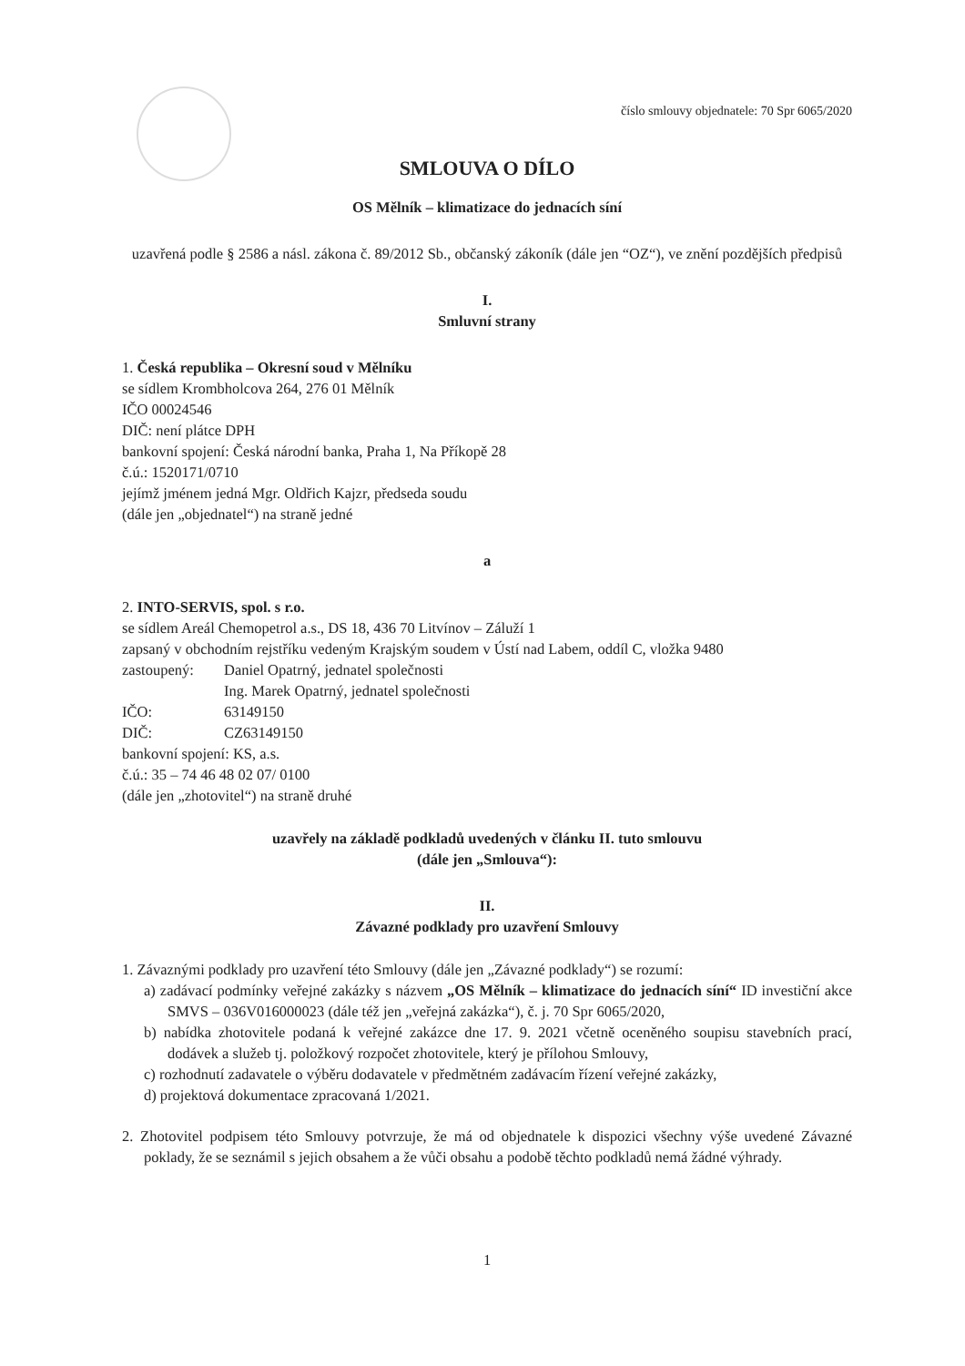číslo smlouvy objednatele: 70 Spr 6065/2020
SMLOUVA O DÍLO
OS Mělník – klimatizace do jednacích síní
uzavřená podle § 2586 a násl. zákona č. 89/2012 Sb., občanský zákoník (dále jen “OZ“), ve znění pozdějších předpisů
I.
Smluvní strany
1. Česká republika – Okresní soud v Mělníku
se sídlem Krombholcova 264, 276 01 Mělník
IČO 00024546
DIČ: není plátce DPH
bankovní spojení: Česká národní banka, Praha 1, Na Příkopě 28
č.ú.: 1520171/0710
jejímž jménem jedná Mgr. Oldřich Kajzr, předseda soudu
(dále jen „objednatel“) na straně jedné
a
2. INTO-SERVIS, spol. s r.o.
se sídlem Areál Chemopetrol a.s., DS 18, 436 70 Litvínov – Záluží 1
zapsaný v obchodním rejstříku vedeným Krajským soudem v Ústí nad Labem, oddíl C, vložka 9480
zastoupený: Daniel Opatrný, jednatel společnosti
Ing. Marek Opatrný, jednatel společnosti
IČO: 63149150
DIČ: CZ63149150
bankovní spojení: KS, a.s.
č.ú.: 35 – 74 46 48 02 07/ 0100
(dále jen „zhotovitel“) na straně druhé
uzavřely na základě podkladů uvedených v článku II. tuto smlouvu
(dále jen „Smlouva“):
II.
Závazné podklady pro uzavření Smlouvy
1. Závaznými podklady pro uzavření této Smlouvy (dále jen „Závazné podklady“) se rozumí:
a) zadávací podmínky veřejné zakázky s názvem „OS Mělník – klimatizace do jednacích síní“ ID investiční akce SMVS – 036V016000023 (dále též jen „veřejná zakázka“), č. j. 70 Spr 6065/2020,
b) nabídka zhotovitele podaná k veřejné zakázce dne 17. 9. 2021 včetně oceněného soupisu stavebních prací, dodávek a služeb tj. položkový rozpočet zhotovitele, který je přílohou Smlouvy,
c) rozhodnutí zadavatele o výběru dodavatele v předmětném zadávacím řízení veřejné zakázky,
d) projektová dokumentace zpracovaná 1/2021.
2. Zhotovitel podpisem této Smlouvy potvrzuje, že má od objednatele k dispozici všechny výše uvedené Závazné poklady, že se seznámil s jejich obsahem a že vůči obsahu a podobě těchto podkladů nemá žádné výhrady.
1